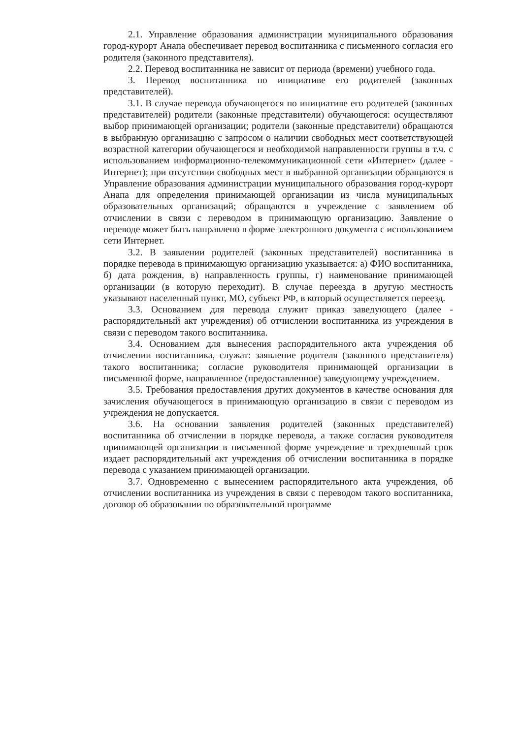2.1. Управление образования администрации муниципального образования город-курорт Анапа обеспечивает перевод воспитанника с письменного согласия его родителя (законного представителя).
2.2. Перевод воспитанника не зависит от периода (времени) учебного года.
3. Перевод воспитанника по инициативе его родителей (законных представителей).
3.1. В случае перевода обучающегося по инициативе его родителей (законных представителей) родители (законные представители) обучающегося: осуществляют выбор принимающей организации; родители (законные представители) обращаются в выбранную организацию с запросом о наличии свободных мест соответствующей возрастной категории обучающегося и необходимой направленности группы в т.ч. с использованием информационно-телекоммуникационной сети «Интернет» (далее - Интернет); при отсутствии свободных мест в выбранной организации обращаются в Управление образования администрации муниципального образования город-курорт Анапа для определения принимающей организации из числа муниципальных образовательных организаций; обращаются в учреждение с заявлением об отчислении в связи с переводом в принимающую организацию. Заявление о переводе может быть направлено в форме электронного документа с использованием сети Интернет.
3.2. В заявлении родителей (законных представителей) воспитанника в порядке перевода в принимающую организацию указывается: а) ФИО воспитанника, б) дата рождения, в) направленность группы, г) наименование принимающей организации (в которую переходит). В случае переезда в другую местность указывают населенный пункт, МО, субъект РФ, в который осуществляется переезд.
3.3. Основанием для перевода служит приказ заведующего (далее - распорядительный акт учреждения) об отчислении воспитанника из учреждения в связи с переводом такого воспитанника.
3.4. Основанием для вынесения распорядительного акта учреждения об отчислении воспитанника, служат: заявление родителя (законного представителя) такого воспитанника; согласие руководителя принимающей организации в письменной форме, направленное (предоставленное) заведующему учреждением.
3.5. Требования предоставления других документов в качестве основания для зачисления обучающегося в принимающую организацию в связи с переводом из учреждения не допускается.
3.6. На основании заявления родителей (законных представителей) воспитанника об отчислении в порядке перевода, а также согласия руководителя принимающей организации в письменной форме учреждение в трехдневный срок издает распорядительный акт учреждения об отчислении воспитанника в порядке перевода с указанием принимающей организации.
3.7. Одновременно с вынесением распорядительного акта учреждения, об отчислении воспитанника из учреждения в связи с переводом такого воспитанника, договор об образовании по образовательной программе